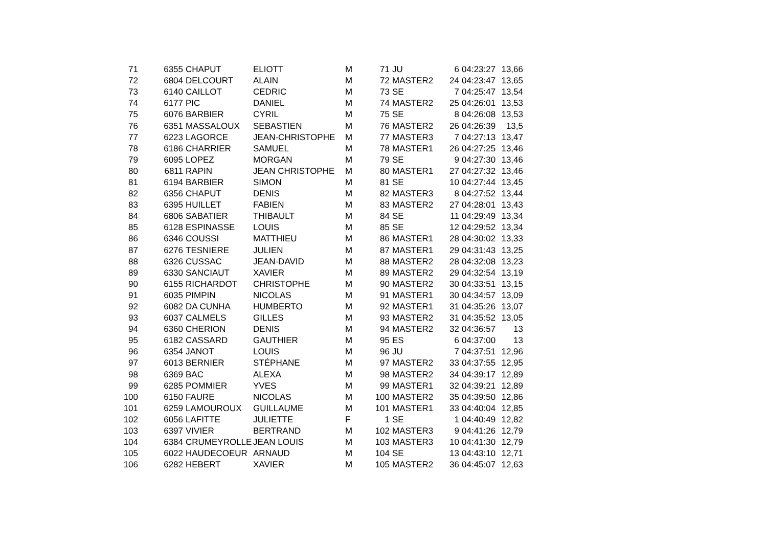| 71 | 6355 | CHAPUT | ELIOTT | M | 71 | JU | 6 | 04:23:27 | 13,66 |
| 72 | 6804 | DELCOURT | ALAIN | M | 72 | MASTER2 | 24 | 04:23:47 | 13,65 |
| 73 | 6140 | CAILLOT | CEDRIC | M | 73 | SE | 7 | 04:25:47 | 13,54 |
| 74 | 6177 | PIC | DANIEL | M | 74 | MASTER2 | 25 | 04:26:01 | 13,53 |
| 75 | 6076 | BARBIER | CYRIL | M | 75 | SE | 8 | 04:26:08 | 13,53 |
| 76 | 6351 | MASSALOUX | SEBASTIEN | M | 76 | MASTER2 | 26 | 04:26:39 | 13,5 |
| 77 | 6223 | LAGORCE | JEAN-CHRISTOPHE | M | 77 | MASTER3 | 7 | 04:27:13 | 13,47 |
| 78 | 6186 | CHARRIER | SAMUEL | M | 78 | MASTER1 | 26 | 04:27:25 | 13,46 |
| 79 | 6095 | LOPEZ | MORGAN | M | 79 | SE | 9 | 04:27:30 | 13,46 |
| 80 | 6811 | RAPIN | JEAN CHRISTOPHE | M | 80 | MASTER1 | 27 | 04:27:32 | 13,46 |
| 81 | 6194 | BARBIER | SIMON | M | 81 | SE | 10 | 04:27:44 | 13,45 |
| 82 | 6356 | CHAPUT | DENIS | M | 82 | MASTER3 | 8 | 04:27:52 | 13,44 |
| 83 | 6395 | HUILLET | FABIEN | M | 83 | MASTER2 | 27 | 04:28:01 | 13,43 |
| 84 | 6806 | SABATIER | THIBAULT | M | 84 | SE | 11 | 04:29:49 | 13,34 |
| 85 | 6128 | ESPINASSE | LOUIS | M | 85 | SE | 12 | 04:29:52 | 13,34 |
| 86 | 6346 | COUSSI | MATTHIEU | M | 86 | MASTER1 | 28 | 04:30:02 | 13,33 |
| 87 | 6276 | TESNIERE | JULIEN | M | 87 | MASTER1 | 29 | 04:31:43 | 13,25 |
| 88 | 6326 | CUSSAC | JEAN-DAVID | M | 88 | MASTER2 | 28 | 04:32:08 | 13,23 |
| 89 | 6330 | SANCIAUT | XAVIER | M | 89 | MASTER2 | 29 | 04:32:54 | 13,19 |
| 90 | 6155 | RICHARDOT | CHRISTOPHE | M | 90 | MASTER2 | 30 | 04:33:51 | 13,15 |
| 91 | 6035 | PIMPIN | NICOLAS | M | 91 | MASTER1 | 30 | 04:34:57 | 13,09 |
| 92 | 6082 | DA CUNHA | HUMBERTO | M | 92 | MASTER1 | 31 | 04:35:26 | 13,07 |
| 93 | 6037 | CALMELS | GILLES | M | 93 | MASTER2 | 31 | 04:35:52 | 13,05 |
| 94 | 6360 | CHERION | DENIS | M | 94 | MASTER2 | 32 | 04:36:57 | 13 |
| 95 | 6182 | CASSARD | GAUTHIER | M | 95 | ES | 6 | 04:37:00 | 13 |
| 96 | 6354 | JANOT | LOUIS | M | 96 | JU | 7 | 04:37:51 | 12,96 |
| 97 | 6013 | BERNIER | STÉPHANE | M | 97 | MASTER2 | 33 | 04:37:55 | 12,95 |
| 98 | 6369 | BAC | ALEXA | M | 98 | MASTER2 | 34 | 04:39:17 | 12,89 |
| 99 | 6285 | POMMIER | YVES | M | 99 | MASTER1 | 32 | 04:39:21 | 12,89 |
| 100 | 6150 | FAURE | NICOLAS | M | 100 | MASTER2 | 35 | 04:39:50 | 12,86 |
| 101 | 6259 | LAMOUROUX | GUILLAUME | M | 101 | MASTER1 | 33 | 04:40:04 | 12,85 |
| 102 | 6056 | LAFITTE | JULIETTE | F | 1 | SE | 1 | 04:40:49 | 12,82 |
| 103 | 6397 | VIVIER | BERTRAND | M | 102 | MASTER3 | 9 | 04:41:26 | 12,79 |
| 104 | 6384 | CRUMEYROLLE | JEAN LOUIS | M | 103 | MASTER3 | 10 | 04:41:30 | 12,79 |
| 105 | 6022 | HAUDECOEUR | ARNAUD | M | 104 | SE | 13 | 04:43:10 | 12,71 |
| 106 | 6282 | HEBERT | XAVIER | M | 105 | MASTER2 | 36 | 04:45:07 | 12,63 |